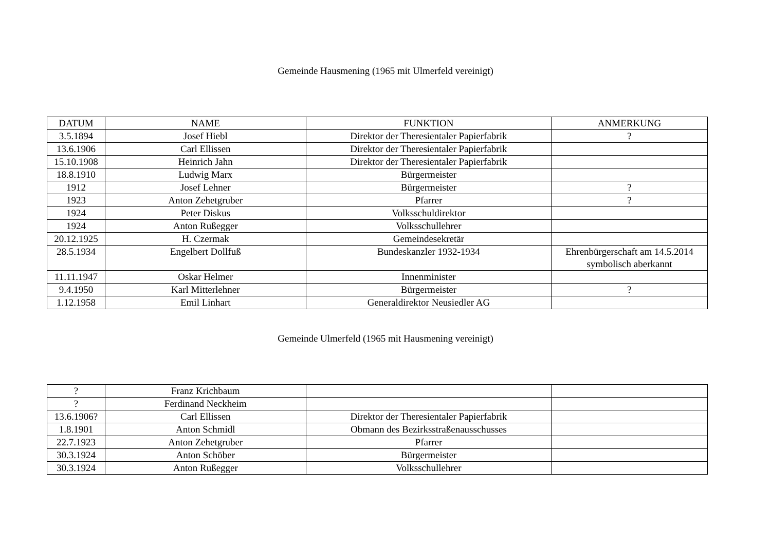Gemeinde Hausmening (1965 mit Ulmerfeld vereinigt)
| DATUM | NAME | FUNKTION | ANMERKUNG |
| --- | --- | --- | --- |
| 3.5.1894 | Josef Hiebl | Direktor der Theresientaler Papierfabrik | ? |
| 13.6.1906 | Carl Ellissen | Direktor der Theresientaler Papierfabrik | |
| 15.10.1908 | Heinrich Jahn | Direktor der Theresientaler Papierfabrik | |
| 18.8.1910 | Ludwig Marx | Bürgermeister | |
| 1912 | Josef Lehner | Bürgermeister | ? |
| 1923 | Anton Zehetgruber | Pfarrer | ? |
| 1924 | Peter Diskus | Volksschuldirektor | |
| 1924 | Anton Rußegger | Volksschullehrer | |
| 20.12.1925 | H. Czermak | Gemeindesekretär | |
| 28.5.1934 | Engelbert Dollfuß | Bundeskanzler 1932-1934 | Ehrenbürgerschaft am 14.5.2014 symbolisch aberkannt |
| 11.11.1947 | Oskar Helmer | Innenminister | |
| 9.4.1950 | Karl Mitterlehner | Bürgermeister | ? |
| 1.12.1958 | Emil Linhart | Generaldirektor Neusiedler AG | |
Gemeinde Ulmerfeld (1965 mit Hausmening vereinigt)
| ? | Franz Krichbaum | | |
| ? | Ferdinand Neckheim | | |
| 13.6.1906? | Carl Ellissen | Direktor der Theresientaler Papierfabrik | |
| 1.8.1901 | Anton Schmidl | Obmann des Bezirksstraßenausschusses | |
| 22.7.1923 | Anton Zehetgruber | Pfarrer | |
| 30.3.1924 | Anton Schöber | Bürgermeister | |
| 30.3.1924 | Anton Rußegger | Volksschullehrer | |